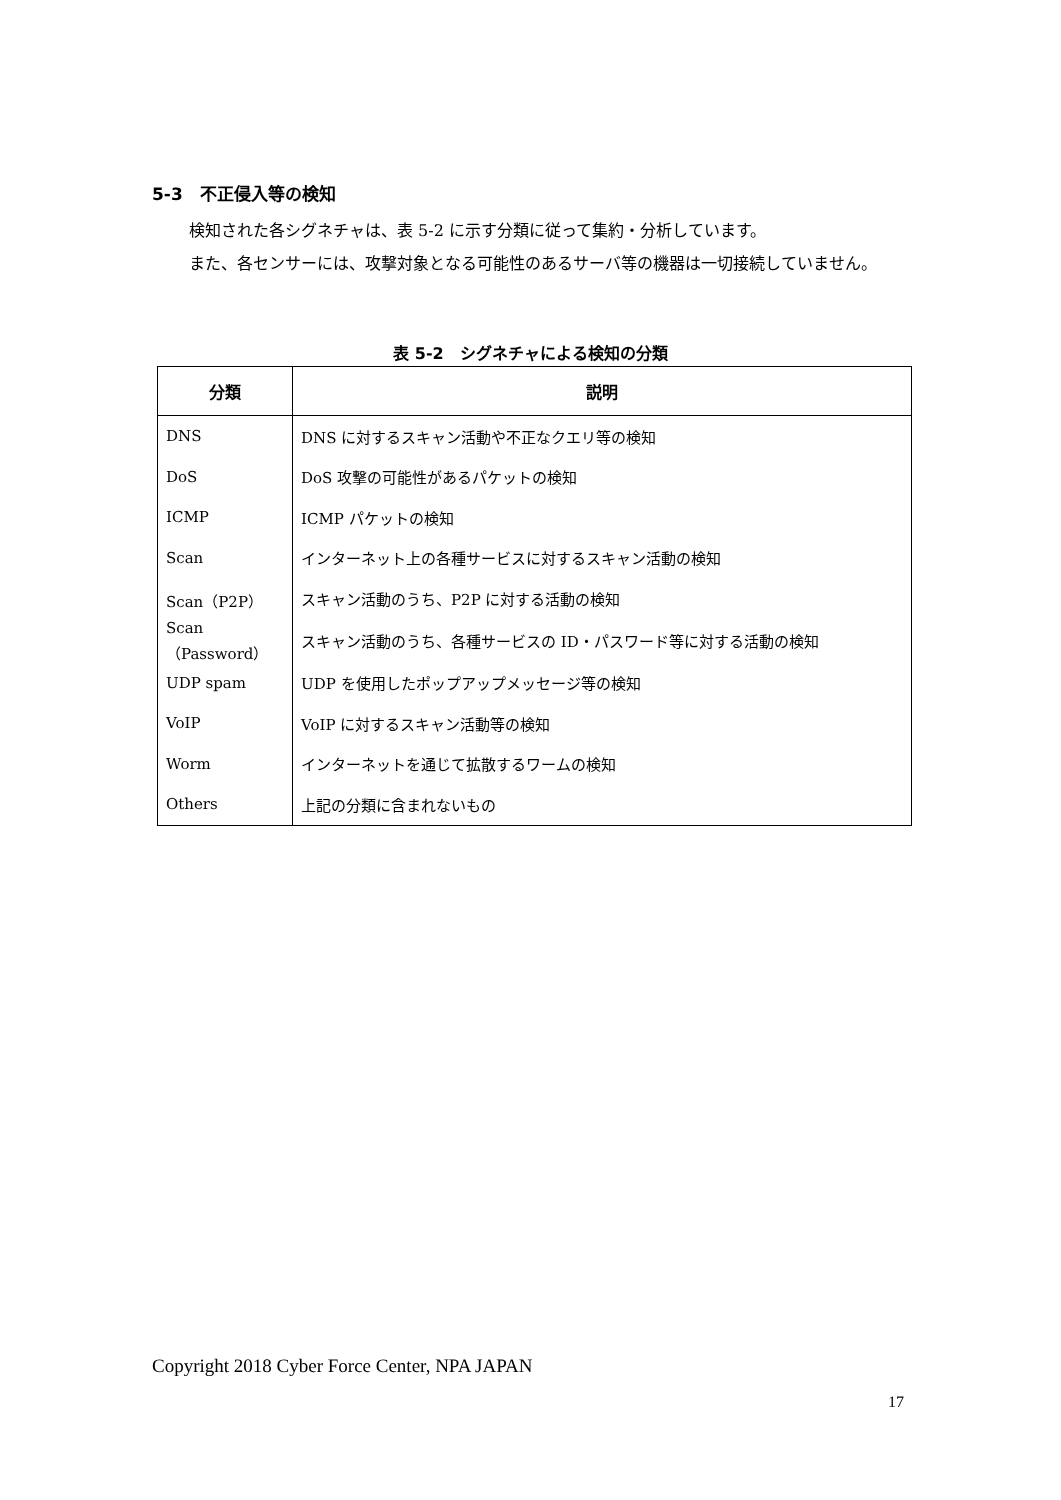5-3　不正侵入等の検知
検知された各シグネチャは、表 5-2 に示す分類に従って集約・分析しています。
また、各センサーには、攻撃対象となる可能性のあるサーバ等の機器は一切接続していません。
表 5-2　シグネチャによる検知の分類
| 分類 | 説明 |
| --- | --- |
| DNS | DNS に対するスキャン活動や不正なクエリ等の検知 |
| DoS | DoS 攻撃の可能性があるパケットの検知 |
| ICMP | ICMP パケットの検知 |
| Scan | インターネット上の各種サービスに対するスキャン活動の検知 |
| Scan（P2P） | スキャン活動のうち、P2P に対する活動の検知 |
| Scan（Password） | スキャン活動のうち、各種サービスの ID・パスワード等に対する活動の検知 |
| UDP spam | UDP を使用したポップアップメッセージ等の検知 |
| VoIP | VoIP に対するスキャン活動等の検知 |
| Worm | インターネットを通じて拡散するワームの検知 |
| Others | 上記の分類に含まれないもの |
Copyright 2018 Cyber Force Center, NPA JAPAN
17